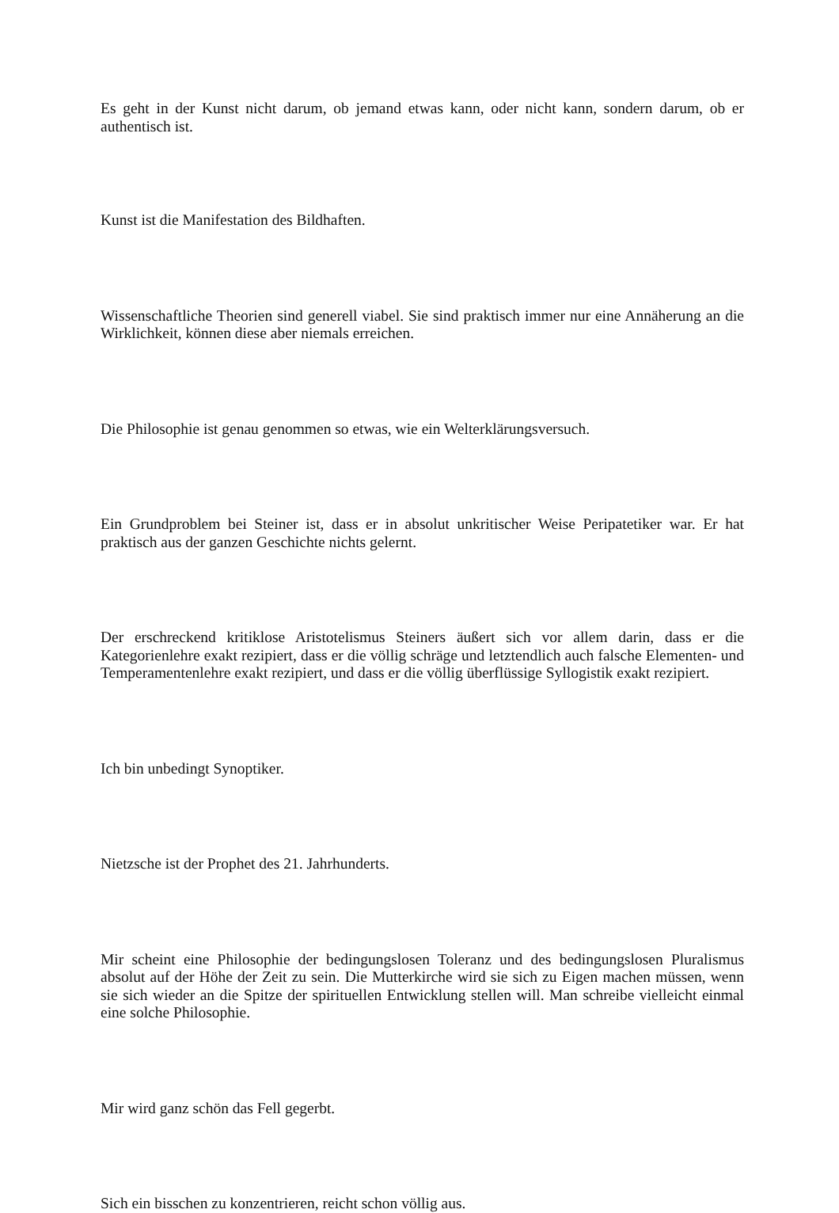Es geht in der Kunst nicht darum, ob jemand etwas kann, oder nicht kann, sondern darum, ob er authentisch ist.
Kunst ist die Manifestation des Bildhaften.
Wissenschaftliche Theorien sind generell viabel. Sie sind praktisch immer nur eine Annäherung an die Wirklichkeit, können diese aber niemals erreichen.
Die Philosophie ist genau genommen so etwas, wie ein Welterklärungsversuch.
Ein Grundproblem bei Steiner ist, dass er in absolut unkritischer Weise Peripatetiker war. Er hat praktisch aus der ganzen Geschichte nichts gelernt.
Der erschreckend kritiklose Aristotelismus Steiners äußert sich vor allem darin, dass er die Kategorienlehre exakt rezipiert, dass er die völlig schräge und letztendlich auch falsche Elementen- und Temperamentenlehre exakt rezipiert, und dass er die völlig überflüssige Syllogistik exakt rezipiert.
Ich bin unbedingt Synoptiker.
Nietzsche ist der Prophet des 21. Jahrhunderts.
Mir scheint eine Philosophie der bedingungslosen Toleranz und des bedingungslosen Pluralismus absolut auf der Höhe der Zeit zu sein. Die Mutterkirche wird sie sich zu Eigen machen müssen, wenn sie sich wieder an die Spitze der spirituellen Entwicklung stellen will. Man schreibe vielleicht einmal eine solche Philosophie.
Mir wird ganz schön das Fell gegerbt.
Sich ein bisschen zu konzentrieren, reicht schon völlig aus.